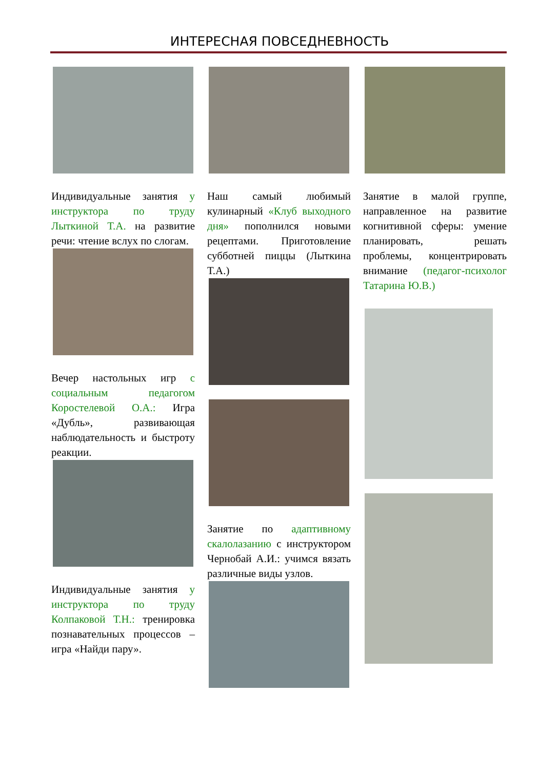ИНТЕРЕСНАЯ ПОВСЕДНЕВНОСТЬ
Индивидуальные занятия у инструктора по труду Лыткиной Т.А. на развитие речи: чтение вслух по слогам.
Вечер настольных игр с социальным педагогом Коростелевой О.А.: Игра «Дубль», развивающая наблюдательность и быстроту реакции.
Индивидуальные занятия у инструктора по труду Колпаковой Т.Н.: тренировка познавательных процессов – игра «Найди пару».
Наш самый любимый кулинарный «Клуб выходного дня» пополнился новыми рецептами. Приготовление субботней пиццы (Лыткина Т.А.)
Занятие по адаптивному скалолазанию с инструктором Чернобай А.И.: учимся вязать различные виды узлов.
Занятие в малой группе, направленное на развитие когнитивной сферы: умение планировать, решать проблемы, концентрировать внимание (педагог-психолог Татарина Ю.В.)